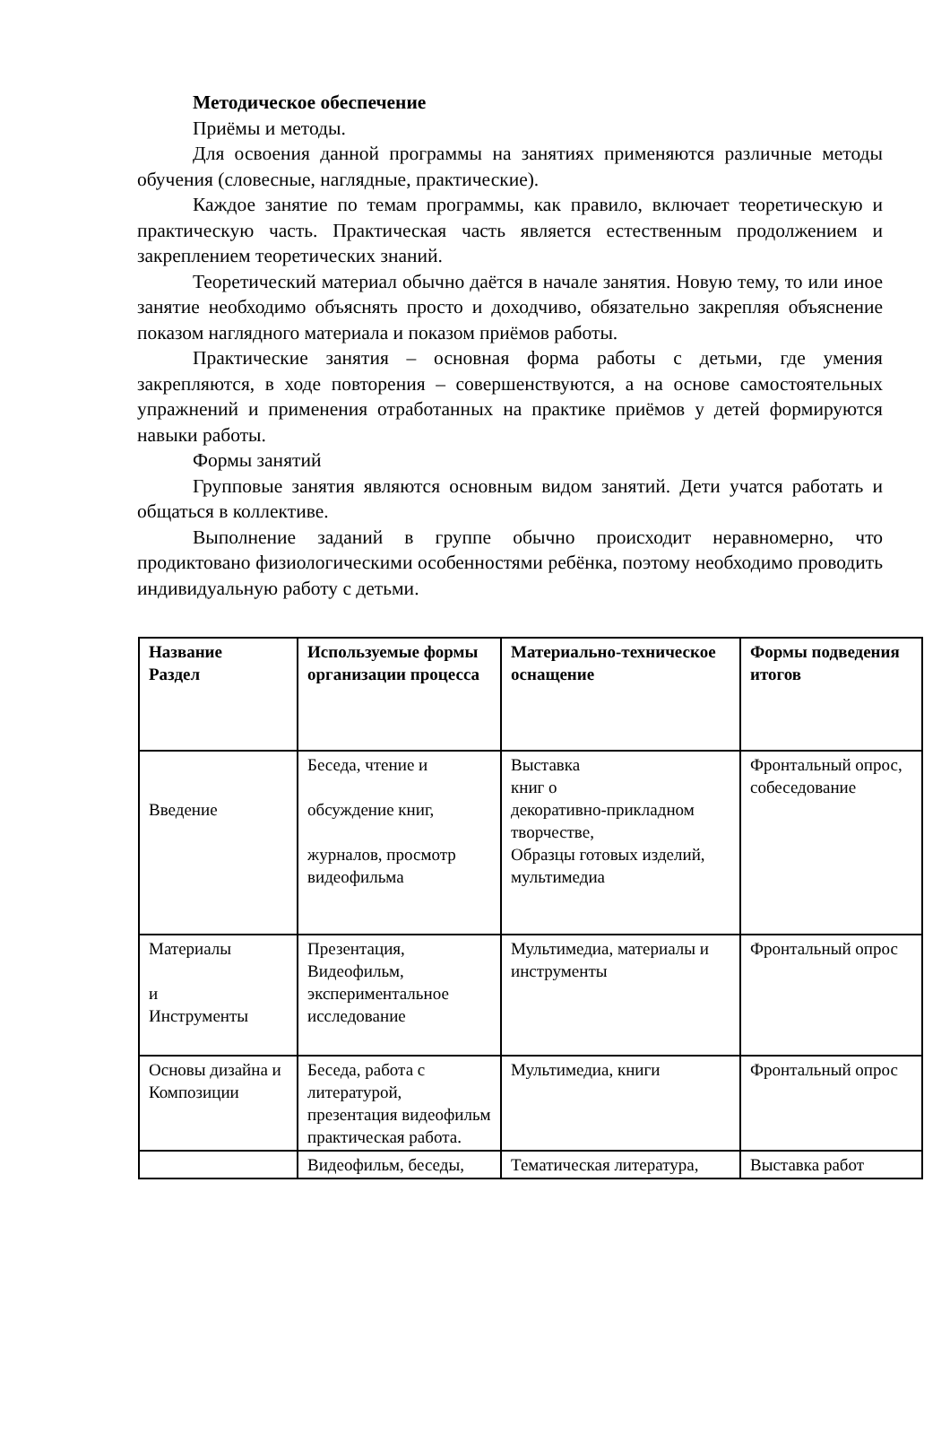Методическое обеспечение
Приёмы и методы.
Для освоения данной программы на занятиях применяются различные методы обучения (словесные, наглядные, практические).
Каждое занятие по темам программы, как правило, включает теоретическую и практическую часть. Практическая часть является естественным продолжением и закреплением теоретических знаний.
Теоретический материал обычно даётся в начале занятия. Новую тему, то или иное занятие необходимо объяснять просто и доходчиво, обязательно закрепляя объяснение показом наглядного материала и показом приёмов работы.
Практические занятия – основная форма работы с детьми, где умения закрепляются, в ходе повторения – совершенствуются, а на основе самостоятельных упражнений и применения отработанных на практике приёмов у детей формируются навыки работы.
Формы занятий
Групповые занятия являются основным видом занятий. Дети учатся работать и общаться в коллективе.
Выполнение заданий в группе обычно происходит неравномерно, что продиктовано физиологическими особенностями ребёнка, поэтому необходимо проводить индивидуальную работу с детьми.
| Название Раздел | Используемые формы организации процесса | Материально-техническое оснащение | Формы подведения итогов |
| --- | --- | --- | --- |
| Введение | Беседа, чтение и обсуждение книг, журналов, просмотр видеофильма | Выставка книг о декоративно-прикладном творчестве, Образцы готовых изделий, мультимедиа | Фронтальный опрос, собеседование |
| Материалы и Инструменты | Презентация, Видеофильм, экспериментальное исследование | Мультимедиа, материалы и инструменты | Фронтальный опрос |
| Основы дизайна и Композиции | Беседа, работа с литературой, презентация видеофильм практическая работа. | Мультимедиа, книги | Фронтальный опрос |
| | Видеофильм, беседы, | Тематическая литература, | Выставка работ |